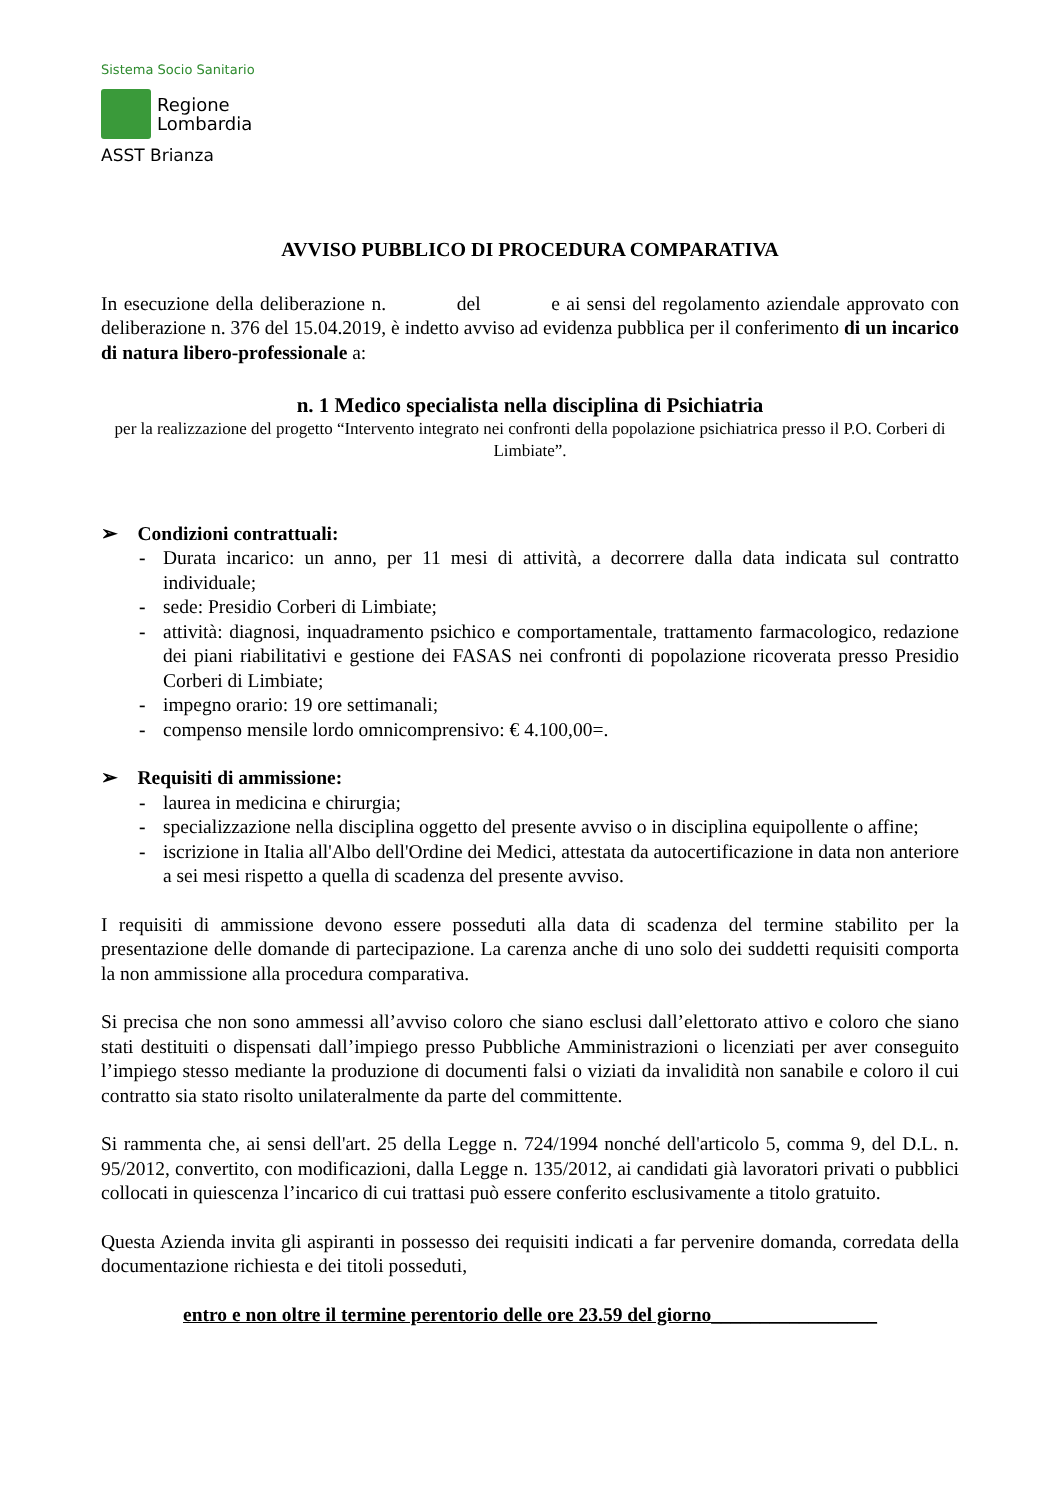Sistema Socio Sanitario
Regione
Lombardia
ASST Brianza
AVVISO PUBBLICO DI PROCEDURA COMPARATIVA
In esecuzione della deliberazione n. del e ai sensi del regolamento aziendale approvato con deliberazione n. 376 del 15.04.2019, è indetto avviso ad evidenza pubblica per il conferimento di un incarico di natura libero-professionale a:
n. 1 Medico specialista nella disciplina di Psichiatria
per la realizzazione del progetto “Intervento integrato nei confronti della popolazione psichiatrica presso il P.O. Corberi di Limbiate”.
➢ Condizioni contrattuali:
- Durata incarico: un anno, per 11 mesi di attività, a decorrere dalla data indicata sul contratto individuale;
- sede: Presidio Corberi di Limbiate;
- attività: diagnosi, inquadramento psichico e comportamentale, trattamento farmacologico, redazione dei piani riabilitativi e gestione dei FASAS nei confronti di popolazione ricoverata presso Presidio Corberi di Limbiate;
- impegno orario: 19 ore settimanali;
- compenso mensile lordo omnicomprensivo: € 4.100,00=.
➢ Requisiti di ammissione:
- laurea in medicina e chirurgia;
- specializzazione nella disciplina oggetto del presente avviso o in disciplina equipollente o affine;
- iscrizione in Italia all'Albo dell'Ordine dei Medici, attestata da autocertificazione in data non anteriore a sei mesi rispetto a quella di scadenza del presente avviso.
I requisiti di ammissione devono essere posseduti alla data di scadenza del termine stabilito per la presentazione delle domande di partecipazione. La carenza anche di uno solo dei suddetti requisiti comporta la non ammissione alla procedura comparativa.
Si precisa che non sono ammessi all’avviso coloro che siano esclusi dall’elettorato attivo e coloro che siano stati destituiti o dispensati dall’impiego presso Pubbliche Amministrazioni o licenziati per aver conseguito l’impiego stesso mediante la produzione di documenti falsi o viziati da invalidità non sanabile e coloro il cui contratto sia stato risolto unilateralmente da parte del committente.
Si rammenta che, ai sensi dell'art. 25 della Legge n. 724/1994 nonché dell'articolo 5, comma 9, del D.L. n. 95/2012, convertito, con modificazioni, dalla Legge n. 135/2012, ai candidati già lavoratori privati o pubblici collocati in quiescenza l’incarico di cui trattasi può essere conferito esclusivamente a titolo gratuito.
Questa Azienda invita gli aspiranti in possesso dei requisiti indicati a far pervenire domanda, corredata della documentazione richiesta e dei titoli posseduti,
entro e non oltre il termine perentorio delle ore 23.59 del giorno_________________